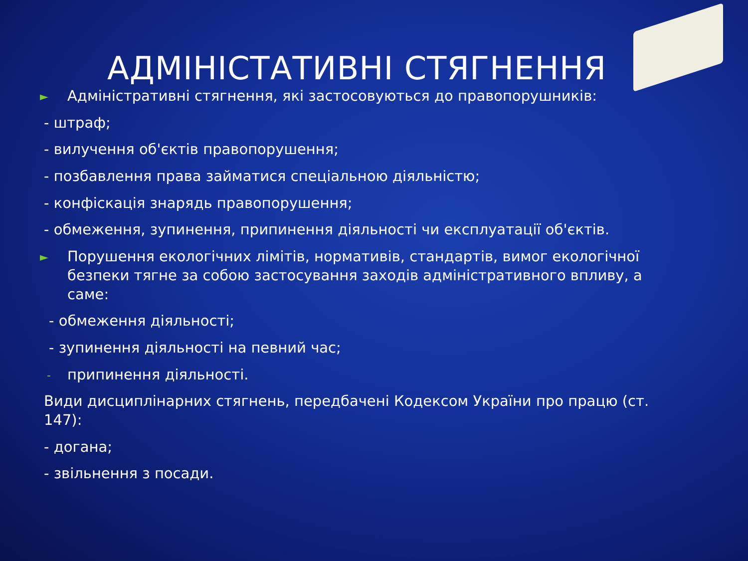АДМІНІСТАТИВНІ СТЯГНЕННЯ
► Адміністративні стягнення, які застосовуються до правопорушників:
- штраф;
- вилучення об'єктів правопорушення;
- позбавлення права займатися спеціальною діяльністю;
- конфіскація знарядь правопорушення;
- обмеження, зупинення, припинення діяльності чи експлуатації об'єктів.
► Порушення екологічних лімітів, нормативів, стандартів, вимог екологічної безпеки тягне за собою застосування заходів адміністративного впливу, а саме:
- обмеження діяльності;
- зупинення діяльності на певний час;
- припинення діяльності.
Види дисциплінарних стягнень, передбачені Кодексом України про працю (ст. 147):
- догана;
- звільнення з посади.